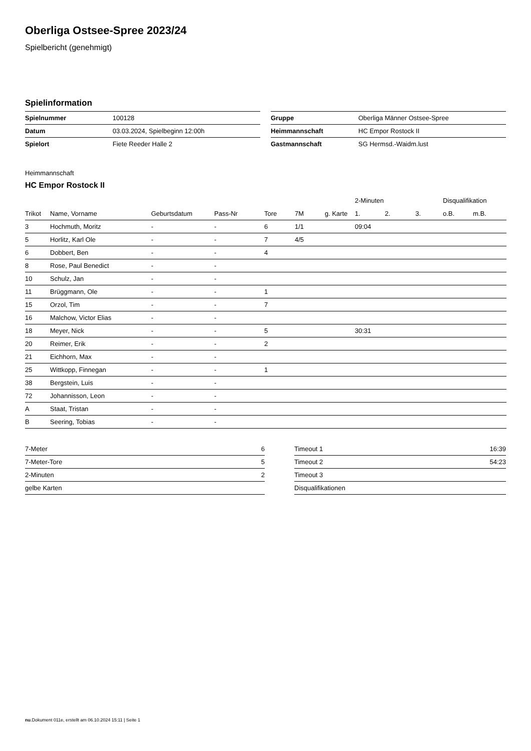Oberliga Ostsee-Spree 2023/24
Spielbericht (genehmigt)
Spielinformation
| Spielnummer | 100128 |
| Datum | 03.03.2024, Spielbeginn 12:00h |
| Spielort | Fiete Reeder Halle 2 |
| Gruppe | Oberliga Männer Ostsee-Spree |
| Heimmannschaft | HC Empor Rostock II |
| Gastmannschaft | SG Hermsd.-Waidm.lust |
Heimmannschaft
HC Empor Rostock II
| | | | | | | | 2-Minuten | | | Disqualifikation | |
| --- | --- | --- | --- | --- | --- | --- | --- | --- | --- | --- | --- |
| Trikot | Name, Vorname | Geburtsdatum | Pass-Nr | Tore | 7M | g. Karte | 1. | 2. | 3. | o.B. | m.B. |
| 3 | Hochmuth, Moritz | - | - | 6 | 1/1 | | 09:04 | | | | |
| 5 | Horlitz, Karl Ole | - | - | 7 | 4/5 | | | | | | |
| 6 | Dobbert, Ben | - | - | 4 | | | | | | | |
| 8 | Rose, Paul Benedict | - | - | | | | | | | | |
| 10 | Schulz, Jan | - | - | | | | | | | | |
| 11 | Brüggmann, Ole | - | - | 1 | | | | | | | |
| 15 | Orzol, Tim | - | - | 7 | | | | | | | |
| 16 | Malchow, Victor Elias | - | - | | | | | | | | |
| 18 | Meyer, Nick | - | - | 5 | | | 30:31 | | | | |
| 20 | Reimer, Erik | - | - | 2 | | | | | | | |
| 21 | Eichhorn, Max | - | - | | | | | | | | |
| 25 | Wittkopp, Finnegan | - | - | 1 | | | | | | | |
| 38 | Bergstein, Luis | - | - | | | | | | | | |
| 72 | Johannisson, Leon | - | - | | | | | | | | |
| A | Staat, Tristan | - | - | | | | | | | | |
| B | Seering, Tobias | - | - | | | | | | | | |
| 7-Meter | 6 |
| 7-Meter-Tore | 5 |
| 2-Minuten | 2 |
| gelbe Karten | |
| Timeout 1 | 16:39 |
| Timeout 2 | 54:23 |
| Timeout 3 | |
| Disqualifikationen | |
nu.Dokument 011e, erstellt am 06.10.2024 15:11 | Seite 1